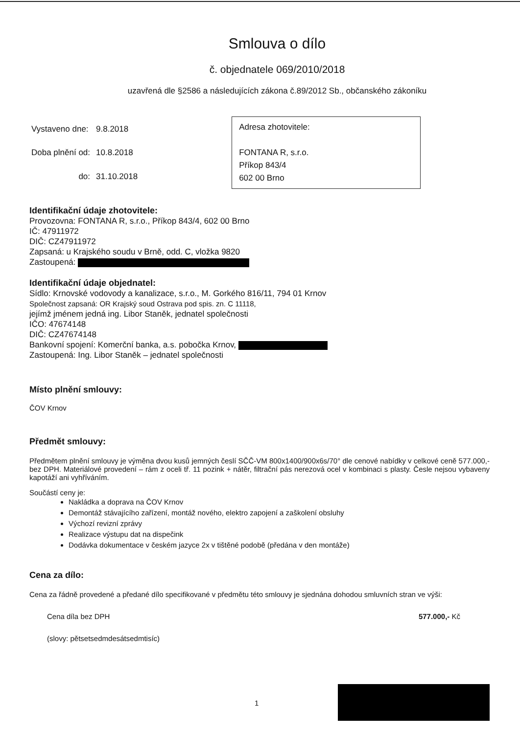Smlouva o dílo
č. objednatele 069/2010/2018
uzavřená dle §2586 a následujících zákona č.89/2012 Sb., občanského zákoníku
| Vystaveno dne: | 9.8.2018 |
| Doba plnění od: | 10.8.2018 |
| do: | 31.10.2018 |
Adresa zhotovitele:
FONTANA R, s.r.o.
Příkop 843/4
602 00 Brno
Identifikační údaje zhotovitele:
Provozovna: FONTANA R, s.r.o., Příkop 843/4, 602 00 Brno
IČ: 47911972
DIČ: CZ47911972
Zapsaná: u Krajského soudu v Brně, odd. C, vložka 9820
Zastoupená:
Identifikační údaje objednatel:
Sídlo: Krnovské vodovody a kanalizace, s.r.o., M. Gorkého 816/11, 794 01 Krnov
Společnost zapsaná: OR Krajský soud Ostrava pod spis. zn. C 11118,
jejímž jménem jedná ing. Libor Staněk, jednatel společnosti
IČO: 47674148
DIČ: CZ47674148
Bankovní spojení: Komerční banka, a.s. pobočka Krnov,
Zastoupená: Ing. Libor Staněk – jednatel společnosti
Místo plnění smlouvy:
ČOV Krnov
Předmět smlouvy:
Předmětem plnění smlouvy je výměna dvou kusů jemných česlí SČČ-VM 800x1400/900x6s/70° dle cenové nabídky v celkové ceně 577.000,- bez DPH. Materiálové provedení – rám z oceli tř. 11 pozink + nátěr, filtrační pás nerezová ocel v kombinaci s plasty. Česle nejsou vybaveny kapotáží ani vyhříváním.
Součástí ceny je:
Nakládka a doprava na ČOV Krnov
Demontáž stávajícího zařízení, montáž nového, elektro zapojení a zaškolení obsluhy
Výchozí revizní zprávy
Realizace výstupu dat na dispečink
Dodávka dokumentace v českém jazyce 2x v tištěné podobě (předána v den montáže)
Cena za dílo:
Cena za řádně provedené a předané dílo specifikované v předmětu této smlouvy je sjednána dohodou smluvních stran ve výši:
Cena díla bez DPH 577.000,- Kč
(slovy: pětsetsedmdesátsedmtisíc)
1